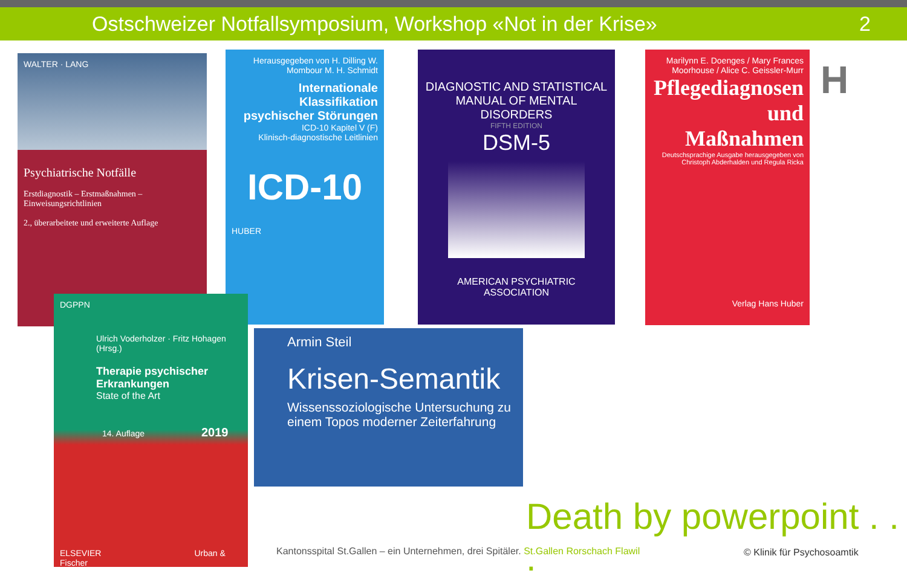Ostschweizer Notfallsymposium, Workshop «Not in der Krise» 2
WALTER · LANG
Psychiatrische Notfälle
Erstdiagnostik – Erstmaßnahmen – Einweisungsrichtlinien
2., überarbeitete und erweiterte Auflage
Herausgegeben von H. Dilling W. Mombour M. H. Schmidt
Internationale Klassifikation psychischer Störungen
ICD-10 Kapitel V (F)
Klinisch-diagnostische Leitlinien
ICD-10
HUBER
DIAGNOSTIC AND STATISTICAL MANUAL OF MENTAL DISORDERS
FIFTH EDITION
DSM-5
AMERICAN PSYCHIATRIC ASSOCIATION
Marilynn E. Doenges / Mary Frances Moorhouse / Alice C. Geissler-Murr
Pflegediagnosen und Maßnahmen
Deutschsprachige Ausgabe herausgegeben von Christoph Abderhalden und Regula Ricka
Verlag Hans Huber
H
DGPPN
Ulrich Voderholzer · Fritz Hohagen (Hrsg.)
Therapie psychischer Erkrankungen
State of the Art
14. Auflage 2019
ELSEVIER Urban & Fischer
Armin Steil
Krisen-Semantik
Wissenssoziologische Untersuchung zu einem Topos moderner Zeiterfahrung
Death by powerpoint . . .
Kantonsspital St.Gallen – ein Unternehmen, drei Spitäler. St.Gallen Rorschach Flawil
© Klinik für Psychosoamtik